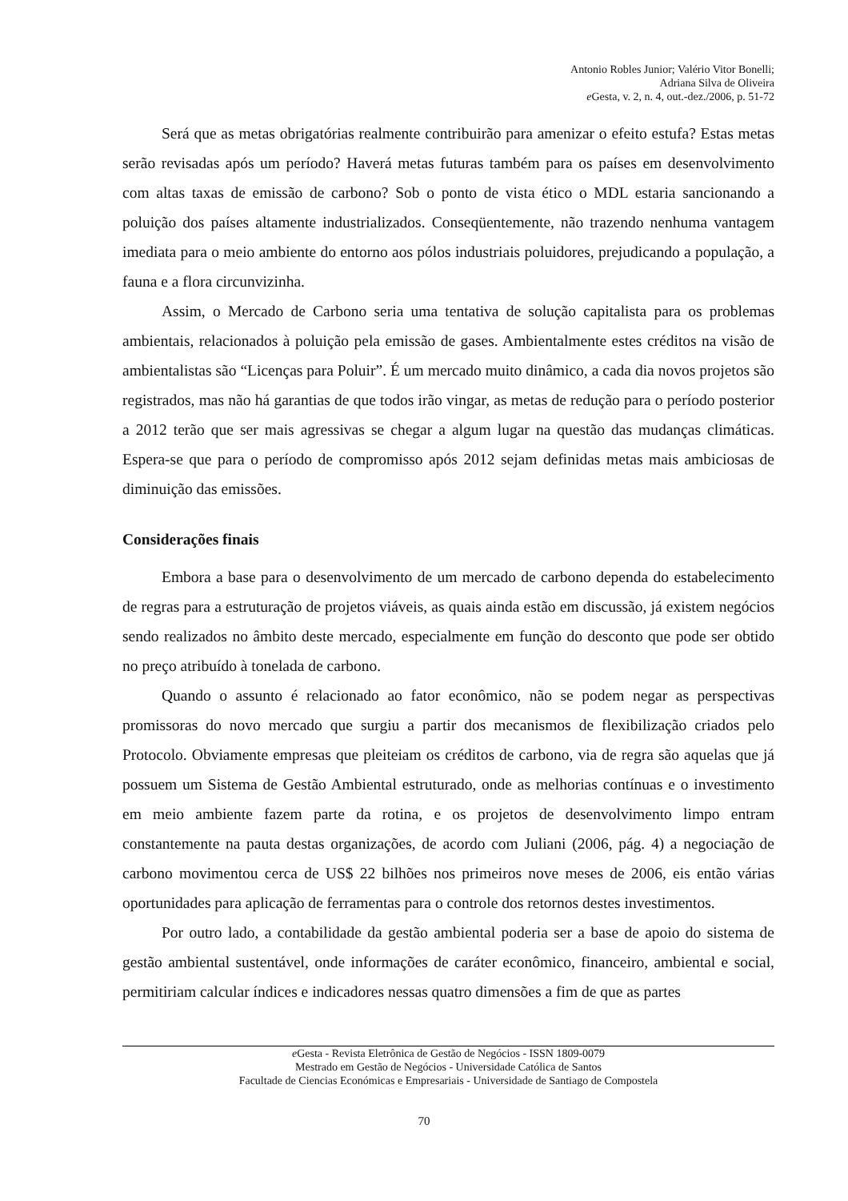Antonio Robles Junior; Valério Vitor Bonelli;
Adriana Silva de Oliveira
e Gesta, v. 2, n. 4, out.-dez./2006, p. 51-72
Será que as metas obrigatórias realmente contribuirão para amenizar o efeito estufa? Estas metas serão revisadas após um período? Haverá metas futuras também para os países em desenvolvimento com altas taxas de emissão de carbono? Sob o ponto de vista ético o MDL estaria sancionando a poluição dos países altamente industrializados. Conseqüentemente, não trazendo nenhuma vantagem imediata para o meio ambiente do entorno aos pólos industriais poluidores, prejudicando a população, a fauna e a flora circunvizinha.
Assim, o Mercado de Carbono seria uma tentativa de solução capitalista para os problemas ambientais, relacionados à poluição pela emissão de gases. Ambientalmente estes créditos na visão de ambientalistas são “Licenças para Poluir”. É um mercado muito dinâmico, a cada dia novos projetos são registrados, mas não há garantias de que todos irão vingar, as metas de redução para o período posterior a 2012 terão que ser mais agressivas se chegar a algum lugar na questão das mudanças climáticas. Espera-se que para o período de compromisso após 2012 sejam definidas metas mais ambiciosas de diminuição das emissões.
Considerações finais
Embora a base para o desenvolvimento de um mercado de carbono dependa do estabelecimento de regras para a estruturação de projetos viáveis, as quais ainda estão em discussão, já existem negócios sendo realizados no âmbito deste mercado, especialmente em função do desconto que pode ser obtido no preço atribuído à tonelada de carbono.
Quando o assunto é relacionado ao fator econômico, não se podem negar as perspectivas promissoras do novo mercado que surgiu a partir dos mecanismos de flexibilização criados pelo Protocolo. Obviamente empresas que pleiteiam os créditos de carbono, via de regra são aquelas que já possuem um Sistema de Gestão Ambiental estruturado, onde as melhorias contínuas e o investimento em meio ambiente fazem parte da rotina, e os projetos de desenvolvimento limpo entram constantemente na pauta destas organizações, de acordo com Juliani (2006, pág. 4) a negociação de carbono movimentou cerca de US$ 22 bilhões nos primeiros nove meses de 2006, eis então várias oportunidades para aplicação de ferramentas para o controle dos retornos destes investimentos.
Por outro lado, a contabilidade da gestão ambiental poderia ser a base de apoio do sistema de gestão ambiental sustentável, onde informações de caráter econômico, financeiro, ambiental e social, permitiriam calcular índices e indicadores nessas quatro dimensões a fim de que as partes
e Gesta - Revista Eletrônica de Gestão de Negócios - ISSN 1809-0079
Mestrado em Gestão de Negócios - Universidade Católica de Santos
Facultade de Ciencias Económicas e Empresariais - Universidade de Santiago de Compostela
70